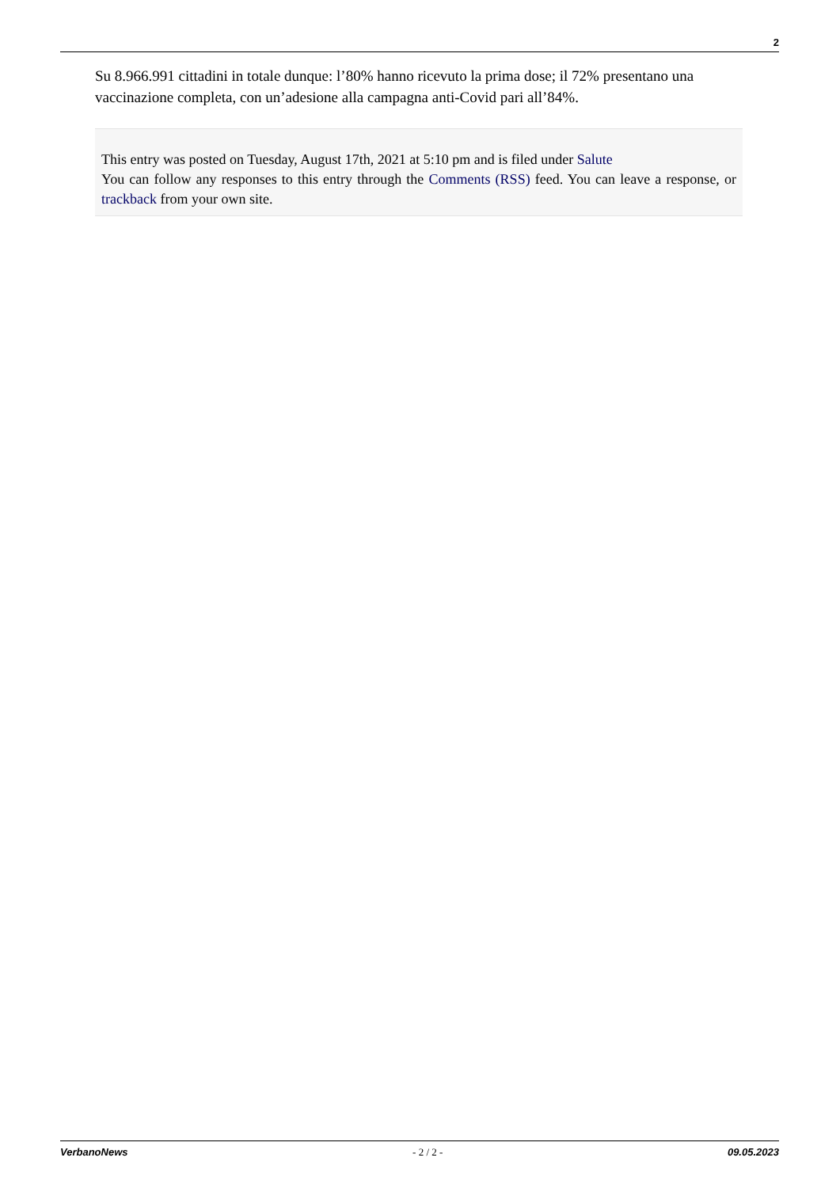2
Su 8.966.991 cittadini in totale dunque: l’80% hanno ricevuto la prima dose; il 72% presentano una vaccinazione completa, con un’adesione alla campagna anti-Covid pari all’84%.
This entry was posted on Tuesday, August 17th, 2021 at 5:10 pm and is filed under Salute
You can follow any responses to this entry through the Comments (RSS) feed. You can leave a response, or trackback from your own site.
VerbanoNews - 2 / 2 - 09.05.2023